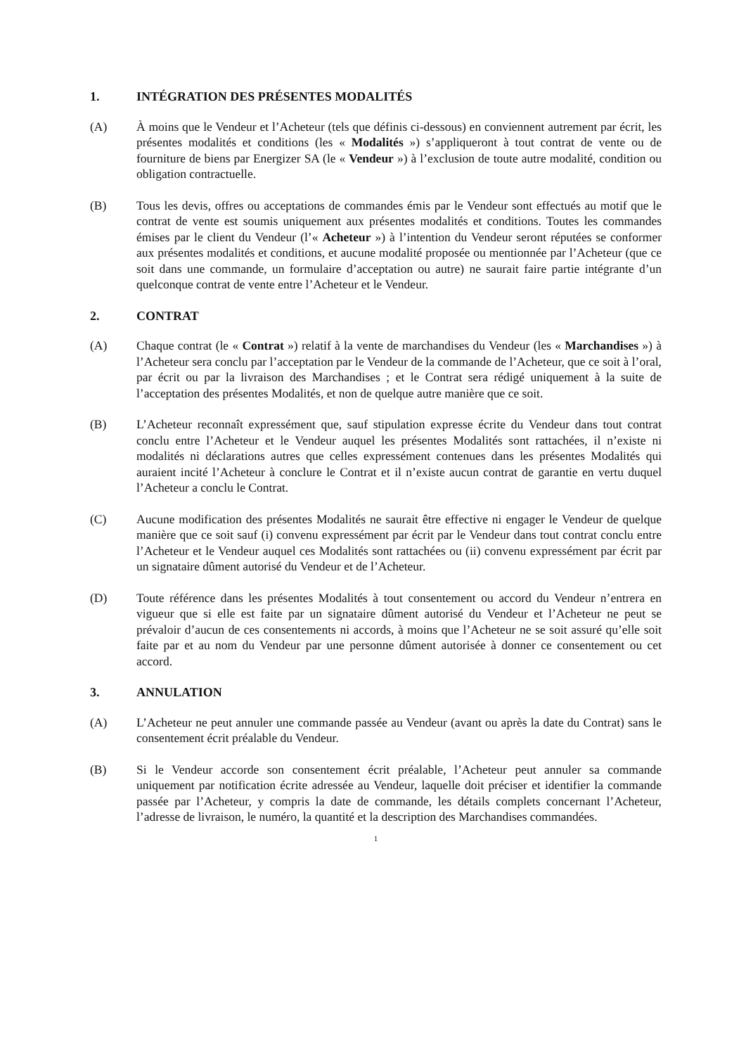1. INTÉGRATION DES PRÉSENTES MODALITÉS
(A) À moins que le Vendeur et l’Acheteur (tels que définis ci-dessous) en conviennent autrement par écrit, les présentes modalités et conditions (les « Modalités ») s’appliqueront à tout contrat de vente ou de fourniture de biens par Energizer SA (le « Vendeur ») à l’exclusion de toute autre modalité, condition ou obligation contractuelle.
(B) Tous les devis, offres ou acceptations de commandes émis par le Vendeur sont effectués au motif que le contrat de vente est soumis uniquement aux présentes modalités et conditions. Toutes les commandes émises par le client du Vendeur (l’« Acheteur ») à l’intention du Vendeur seront réputées se conformer aux présentes modalités et conditions, et aucune modalité proposée ou mentionnée par l’Acheteur (que ce soit dans une commande, un formulaire d’acceptation ou autre) ne saurait faire partie intégrante d’un quelconque contrat de vente entre l’Acheteur et le Vendeur.
2. CONTRAT
(A) Chaque contrat (le « Contrat ») relatif à la vente de marchandises du Vendeur (les « Marchandises ») à l’Acheteur sera conclu par l’acceptation par le Vendeur de la commande de l’Acheteur, que ce soit à l’oral, par écrit ou par la livraison des Marchandises ; et le Contrat sera rédigé uniquement à la suite de l’acceptation des présentes Modalités, et non de quelque autre manière que ce soit.
(B) L’Acheteur reconnaît expressément que, sauf stipulation expresse écrite du Vendeur dans tout contrat conclu entre l’Acheteur et le Vendeur auquel les présentes Modalités sont rattachées, il n’existe ni modalités ni déclarations autres que celles expressément contenues dans les présentes Modalités qui auraient incité l’Acheteur à conclure le Contrat et il n’existe aucun contrat de garantie en vertu duquel l’Acheteur a conclu le Contrat.
(C) Aucune modification des présentes Modalités ne saurait être effective ni engager le Vendeur de quelque manière que ce soit sauf (i) convenu expressément par écrit par le Vendeur dans tout contrat conclu entre l’Acheteur et le Vendeur auquel ces Modalités sont rattachées ou (ii) convenu expressément par écrit par un signataire dûment autorisé du Vendeur et de l’Acheteur.
(D) Toute référence dans les présentes Modalités à tout consentement ou accord du Vendeur n’entrera en vigueur que si elle est faite par un signataire dûment autorisé du Vendeur et l’Acheteur ne peut se prévaloir d’aucun de ces consentements ni accords, à moins que l’Acheteur ne se soit assuré qu’elle soit faite par et au nom du Vendeur par une personne dûment autorisée à donner ce consentement ou cet accord.
3. ANNULATION
(A) L’Acheteur ne peut annuler une commande passée au Vendeur (avant ou après la date du Contrat) sans le consentement écrit préalable du Vendeur.
(B) Si le Vendeur accorde son consentement écrit préalable, l’Acheteur peut annuler sa commande uniquement par notification écrite adressée au Vendeur, laquelle doit préciser et identifier la commande passée par l’Acheteur, y compris la date de commande, les détails complets concernant l’Acheteur, l’adresse de livraison, le numéro, la quantité et la description des Marchandises commandées.
1